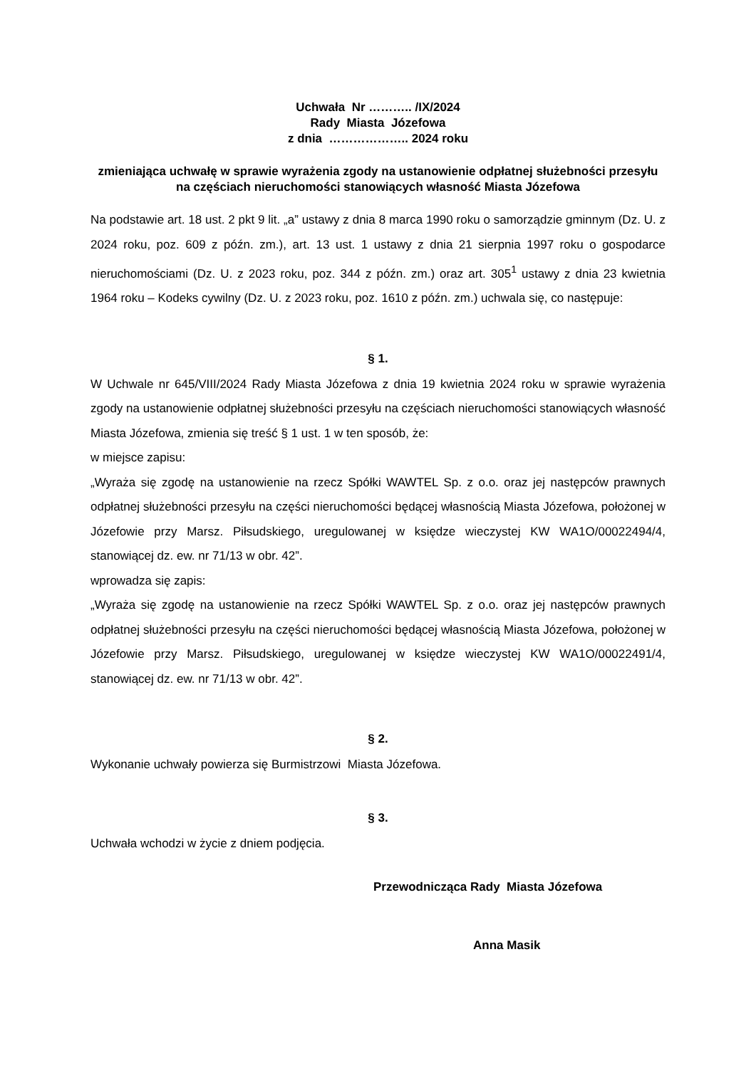Uchwała Nr ……….. /IX/2024
Rady Miasta Józefowa
z dnia ……………….. 2024 roku
zmieniająca uchwałę w sprawie wyrażenia zgody na ustanowienie odpłatnej służebności przesyłu na częściach nieruchomości stanowiących własność Miasta Józefowa
Na podstawie art. 18 ust. 2 pkt 9 lit. „a” ustawy z dnia 8 marca 1990 roku o samorządzie gminnym (Dz. U. z 2024 roku, poz. 609 z późn. zm.), art. 13 ust. 1 ustawy z dnia 21 sierpnia 1997 roku o gospodarce nieruchomościami (Dz. U. z 2023 roku, poz. 344 z późn. zm.) oraz art. 305<sup>1</sup> ustawy z dnia 23 kwietnia 1964 roku – Kodeks cywilny (Dz. U. z 2023 roku, poz. 1610 z późn. zm.) uchwala się, co następuje:
§ 1.
W Uchwale nr 645/VIII/2024 Rady Miasta Józefowa z dnia 19 kwietnia 2024 roku w sprawie wyrażenia zgody na ustanowienie odpłatnej służebności przesyłu na częściach nieruchomości stanowiących własność Miasta Józefowa, zmienia się treść § 1 ust. 1 w ten sposób, że:
w miejsce zapisu:
„Wyraża się zgodę na ustanowienie na rzecz Spółki WAWTEL Sp. z o.o. oraz jej następców prawnych odpłatnej służebności przesyłu na części nieruchomości będącej własnością Miasta Józefowa, położonej w Józefowie przy Marsz. Piłsudskiego, uregulowanej w księdze wieczystej KW WA1O/00022494/4, stanowiącej dz. ew. nr 71/13 w obr. 42”.
wprowadza się zapis:
„Wyraża się zgodę na ustanowienie na rzecz Spółki WAWTEL Sp. z o.o. oraz jej następców prawnych odpłatnej służebności przesyłu na części nieruchomości będącej własnością Miasta Józefowa, położonej w Józefowie przy Marsz. Piłsudskiego, uregulowanej w księdze wieczystej KW WA1O/00022491/4, stanowiącej dz. ew. nr 71/13 w obr. 42”.
§ 2.
Wykonanie uchwały powierza się Burmistrzowi Miasta Józefowa.
§ 3.
Uchwała wchodzi w życie z dniem podjęcia.
Przewodnicząca Rady Miasta Józefowa
Anna Masik